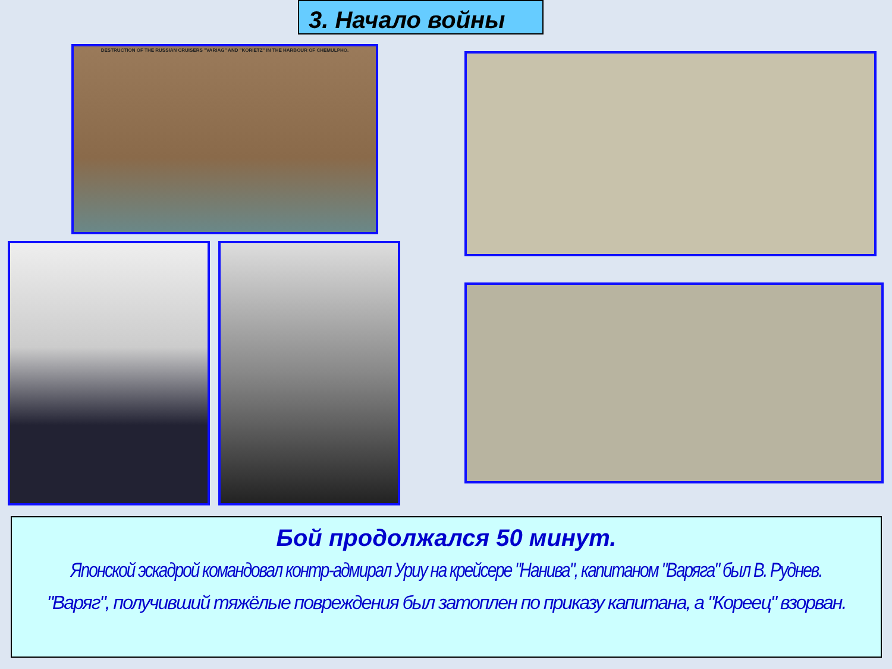3. Начало войны
DESTRUCTION OF THE RUSSIAN CRUISERS "VARIAG" AND "KORIETZ" IN THE HARBOUR OF CHEMULPHO.
Бой продолжался 50 минут.
Японской эскадрой командовал контр-адмирал Уриу на крейсере "Нанива", капитаном "Варяга" был В. Руднев.
"Варяг", получивший тяжёлые повреждения был затоплен по приказу капитана, а "Кореец" взорван.